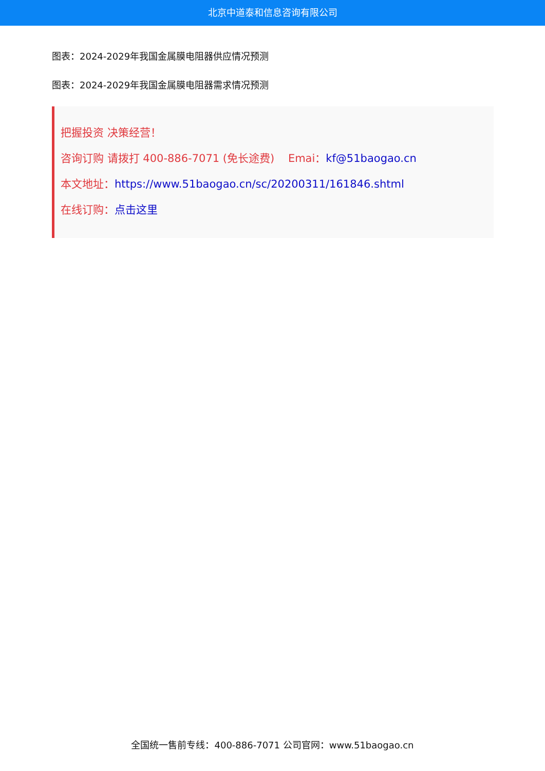北京中道泰和信息咨询有限公司
图表：2024-2029年我国金属膜电阻器供应情况预测
图表：2024-2029年我国金属膜电阻器需求情况预测
把握投资 决策经营！
咨询订购 请拨打 400-886-7071 (免长途费) Emai：kf@51baogao.cn
本文地址：https://www.51baogao.cn/sc/20200311/161846.shtml
在线订购：点击这里
全国统一售前专线：400-886-7071 公司官网：www.51baogao.cn